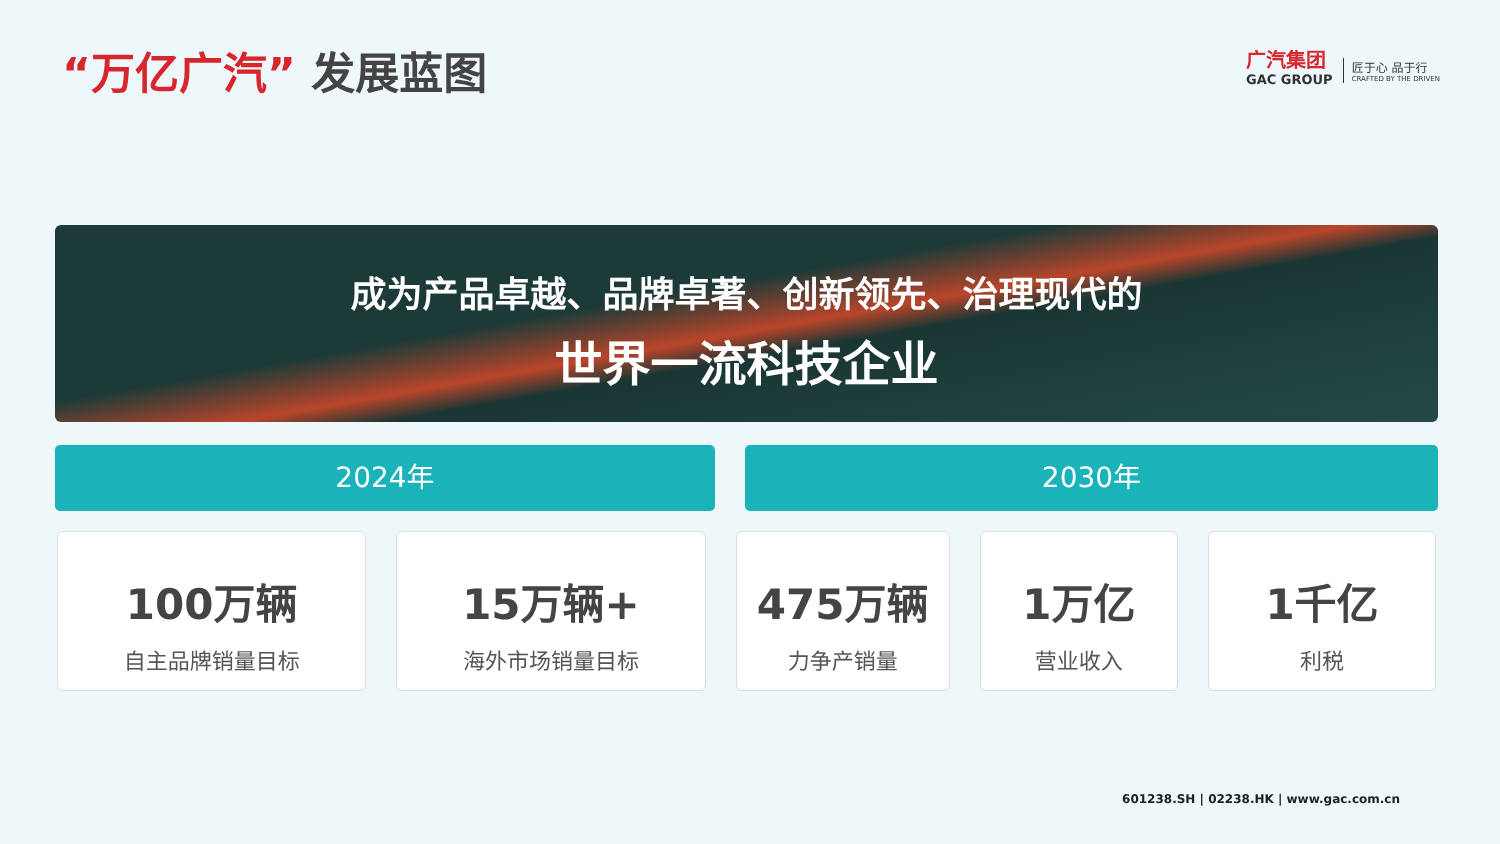“万亿广汽” 发展蓝图
广汽集团
GAC GROUP
匠于心 品于行
CRAFTED BY THE DRIVEN
成为产品卓越、品牌卓著、创新领先、治理现代的
世界一流科技企业
2024年 2030年
100万辆
自主品牌销量目标
15万辆+
海外市场销量目标
475万辆
力争产销量
1万亿
营业收入
1千亿
利税
601238.SH | 02238.HK | www.gac.com.cn